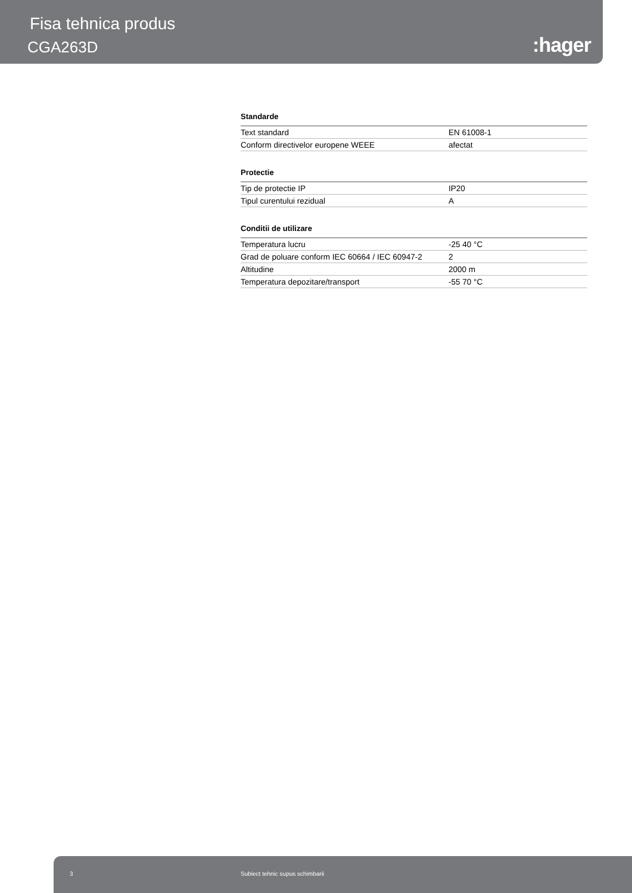Fisa tehnica produs
CGA263D :hager
Standarde
| Text standard | EN 61008-1 |
| Conform directivelor europene WEEE | afectat |
Protectie
| Tip de protectie IP | IP20 |
| Tipul curentului rezidual | A |
Conditii de utilizare
| Temperatura lucru | -25 40 °C |
| Grad de poluare conform IEC 60664 / IEC 60947-2 | 2 |
| Altitudine | 2000 m |
| Temperatura depozitare/transport | -55 70 °C |
3 Subiect tehnic supus schimbarii